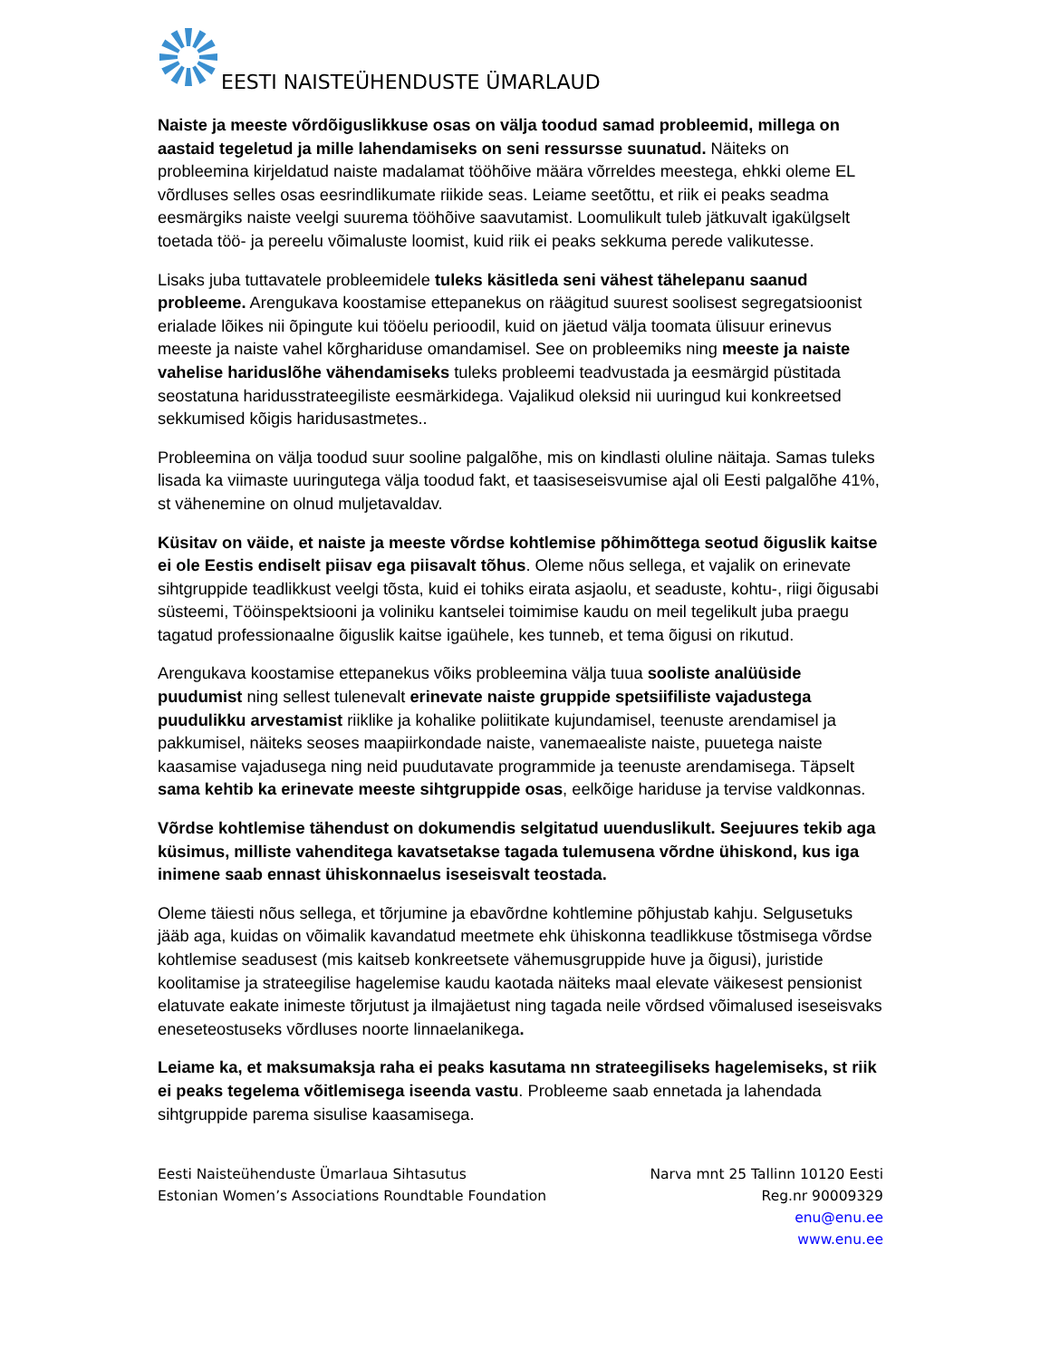EESTI NAISTEÜHENDUSTE ÜMARLAUD
Naiste ja meeste võrdõiguslikkuse osas on välja toodud samad probleemid, millega on aastaid tegeletud ja mille lahendamiseks on seni ressursse suunatud. Näiteks on probleemina kirjeldatud naiste madalamat tööhõive määra võrreldes meestega, ehkki oleme EL võrdluses selles osas eesrindlikumate riikide seas. Leiame seetõttu, et riik ei peaks seadma eesmärgiks naiste veelgi suurema tööhõive saavutamist. Loomulikult tuleb jätkuvalt igakülgselt toetada töö- ja pereelu võimaluste loomist, kuid riik ei peaks sekkuma perede valikutesse.
Lisaks juba tuttavatele probleemidele tuleks käsitleda seni vähest tähelepanu saanud probleeme. Arengukava koostamise ettepanekus on räägitud suurest soolisest segregatsioonist erialade lõikes nii õpingute kui tööelu perioodil, kuid on jäetud välja toomata ülisuur erinevus meeste ja naiste vahel kõrghariduse omandamisel. See on probleemiks ning meeste ja naiste vahelise hariduslõhe vähendamiseks tuleks probleemi teadvustada ja eesmärgid püstitada seostatuna haridusstrateegiliste eesmärkidega. Vajalikud oleksid nii uuringud kui konkreetsed sekkumised kõigis haridusastmetes..
Probleemina on välja toodud suur sooline palgalõhe, mis on kindlasti oluline näitaja. Samas tuleks lisada ka viimaste uuringutega välja toodud fakt, et taasiseseisvumise ajal oli Eesti palgalõhe 41%, st vähenemine on olnud muljetavaldav.
Küsitav on väide, et naiste ja meeste võrdse kohtlemise põhimõttega seotud õiguslik kaitse ei ole Eestis endiselt piisav ega piisavalt tõhus. Oleme nõus sellega, et vajalik on erinevate sihtgruppide teadlikkust veelgi tõsta, kuid ei tohiks eirata asjaolu, et seaduste, kohtu-, riigi õigusabi süsteemi, Tööinspektsiooni ja voliniku kantselei toimimise kaudu on meil tegelikult juba praegu tagatud professionaalne õiguslik kaitse igaühele, kes tunneb, et tema õigusi on rikutud.
Arengukava koostamise ettepanekus võiks probleemina välja tuua sooliste analüüside puudumist ning sellest tulenevalt erinevate naiste gruppide spetsiifiliste vajadustega puudulikku arvestamist riiklike ja kohalike poliitikate kujundamisel, teenuste arendamisel ja pakkumisel, näiteks seoses maapiirkondade naiste, vanemaealiste naiste, puuetega naiste kaasamise vajadusega ning neid puudutavate programmide ja teenuste arendamisega. Täpselt sama kehtib ka erinevate meeste sihtgruppide osas, eelkõige hariduse ja tervise valdkonnas.
Võrdse kohtlemise tähendust on dokumendis selgitatud uuenduslikult. Seejuures tekib aga küsimus, milliste vahenditega kavatsetakse tagada tulemusena võrdne ühiskond, kus iga inimene saab ennast ühiskonnaelus iseseisvalt teostada.
Oleme täiesti nõus sellega, et tõrjumine ja ebavõrdne kohtlemine põhjustab kahju. Selgusetuks jääb aga, kuidas on võimalik kavandatud meetmete ehk ühiskonna teadlikkuse tõstmisega võrdse kohtlemise seadusest (mis kaitseb konkreetsete vähemusgruppide huve ja õigusi), juristide koolitamise ja strateegilise hagelemise kaudu kaotada näiteks maal elevate väikesest pensionist elatuvate eakate inimeste tõrjutust ja ilmajäetust ning tagada neile võrdsed võimalused iseseisvaks eneseteostuseks võrdluses noorte linnaelanikega.
Leiame ka, et maksumaksja raha ei peaks kasutama nn strateegiliseks hagelemiseks, st riik ei peaks tegelema võitlemisega iseenda vastu. Probleeme saab ennetada ja lahendada sihtgruppide parema sisulise kaasamisega.
Eesti Naisteühenduste Ümarlaua Sihtasutus
Estonian Women’s Associations Roundtable Foundation
Narva mnt 25 Tallinn 10120 Eesti
Reg.nr 90009329
enu@enu.ee
www.enu.ee